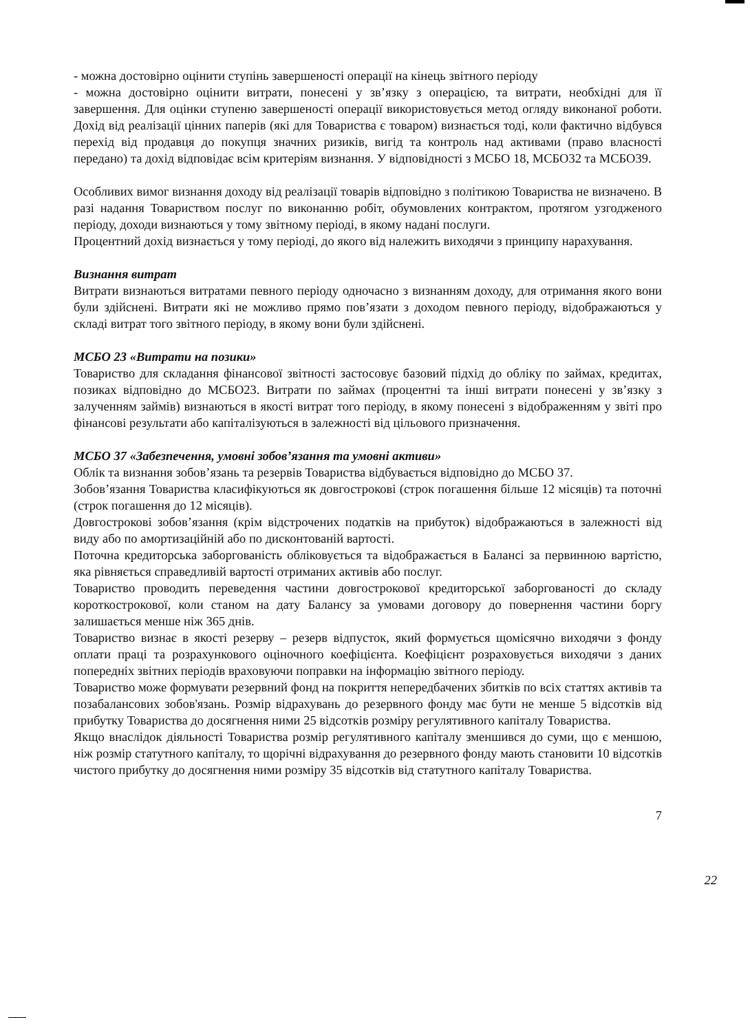- можна достовірно оцінити ступінь завершеності операції на кінець звітного періоду
- можна достовірно оцінити витрати, понесені у зв’язку з операцією, та витрати, необхідні для її завершення. Для оцінки ступеню завершеності операції використовується метод огляду виконаної роботи. Дохід від реалізації цінних паперів (які для Товариства є товаром) визнається тоді, коли фактично відбувся перехід від продавця до покупця значних ризиків, вигід та контроль над активами (право власності передано) та дохід відповідає всім критеріям визнання. У відповідності з МСБО 18, МСБО32 та МСБО39.
Особливих вимог визнання доходу від реалізації товарів відповідно з політикою Товариства не визначено. В разі надання Товариством послуг по виконанню робіт, обумовлених контрактом, протягом узгодженого періоду, доходи визнаються у тому звітному періоді, в якому надані послуги.
Процентний дохід визнається у тому періоді, до якого від належить виходячи з принципу нарахування.
Визнання витрат
Витрати визнаються витратами певного періоду одночасно з визнанням доходу, для отримання якого вони були здійснені. Витрати які не можливо прямо пов’язати з доходом певного періоду, відображаються у складі витрат того звітного періоду, в якому вони були здійснені.
МСБО 23 «Витрати на позики»
Товариство для складання фінансової звітності застосовує базовий підхід до обліку по займах, кредитах, позиках відповідно до МСБО23. Витрати по займах (процентні та інші витрати понесені у зв’язку з залученням займів) визнаються в якості витрат того періоду, в якому понесені з відображенням у звіті про фінансові результати або капіталізуються в залежності від цільового призначення.
МСБО 37 «Забезпечення, умовні зобов’язання та умовні активи»
Облік та визнання зобов’язань та резервів Товариства відбувається відповідно до МСБО 37.
Зобов’язання Товариства класифікуються як довгострокові (строк погашення більше 12 місяців) та поточні (строк погашення до 12 місяців).
Довгострокові зобов’язання (крім відстрочених податків на прибуток) відображаються в залежності від виду або по амортизаційній або по дисконтованій вартості.
Поточна кредиторська заборгованість обліковується та відображається в Балансі за первинною вартістю, яка рівняється справедливій вартості отриманих активів або послуг.
Товариство проводить переведення частини довгострокової кредиторської заборгованості до складу короткострокової, коли станом на дату Балансу за умовами договору до повернення частини боргу залишається менше ніж 365 днів.
Товариство визнає в якості резерву – резерв відпусток, який формується щомісячно виходячи з фонду оплати праці та розрахункового оціночного коефіцієнта. Коефіцієнт розраховується виходячи з даних попередніх звітних періодів враховуючи поправки на інформацію звітного періоду.
Товариство може формувати резервний фонд на покриття непередбачених збитків по всіх статтях активів та позабалансових зобов'язань. Розмір відрахувань до резервного фонду має бути не менше 5 відсотків від прибутку Товариства до досягнення ними 25 відсотків розміру регулятивного капіталу Товариства.
Якщо внаслідок діяльності Товариства розмір регулятивного капіталу зменшився до суми, що є меншою, ніж розмір статутного капіталу, то щорічні відрахування до резервного фонду мають становити 10 відсотків чистого прибутку до досягнення ними розміру 35 відсотків від статутного капіталу Товариства.
7
22